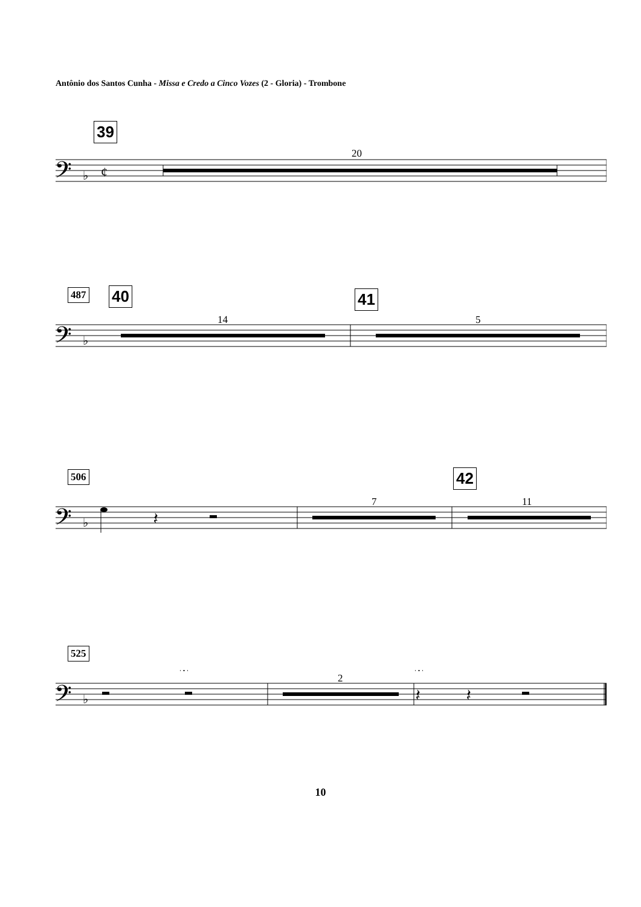Antônio dos Santos Cunha - Missa e Credo a Cinco Vozes (2 - Gloria) - Trombone
39
20
𝄢
♭
¢
487 40 41
14 5
𝄢
♭
506 42
7 11
𝄽
𝄢
♭
525
2
𝄐
𝄐
𝄽
𝄽
𝄢
♭
10